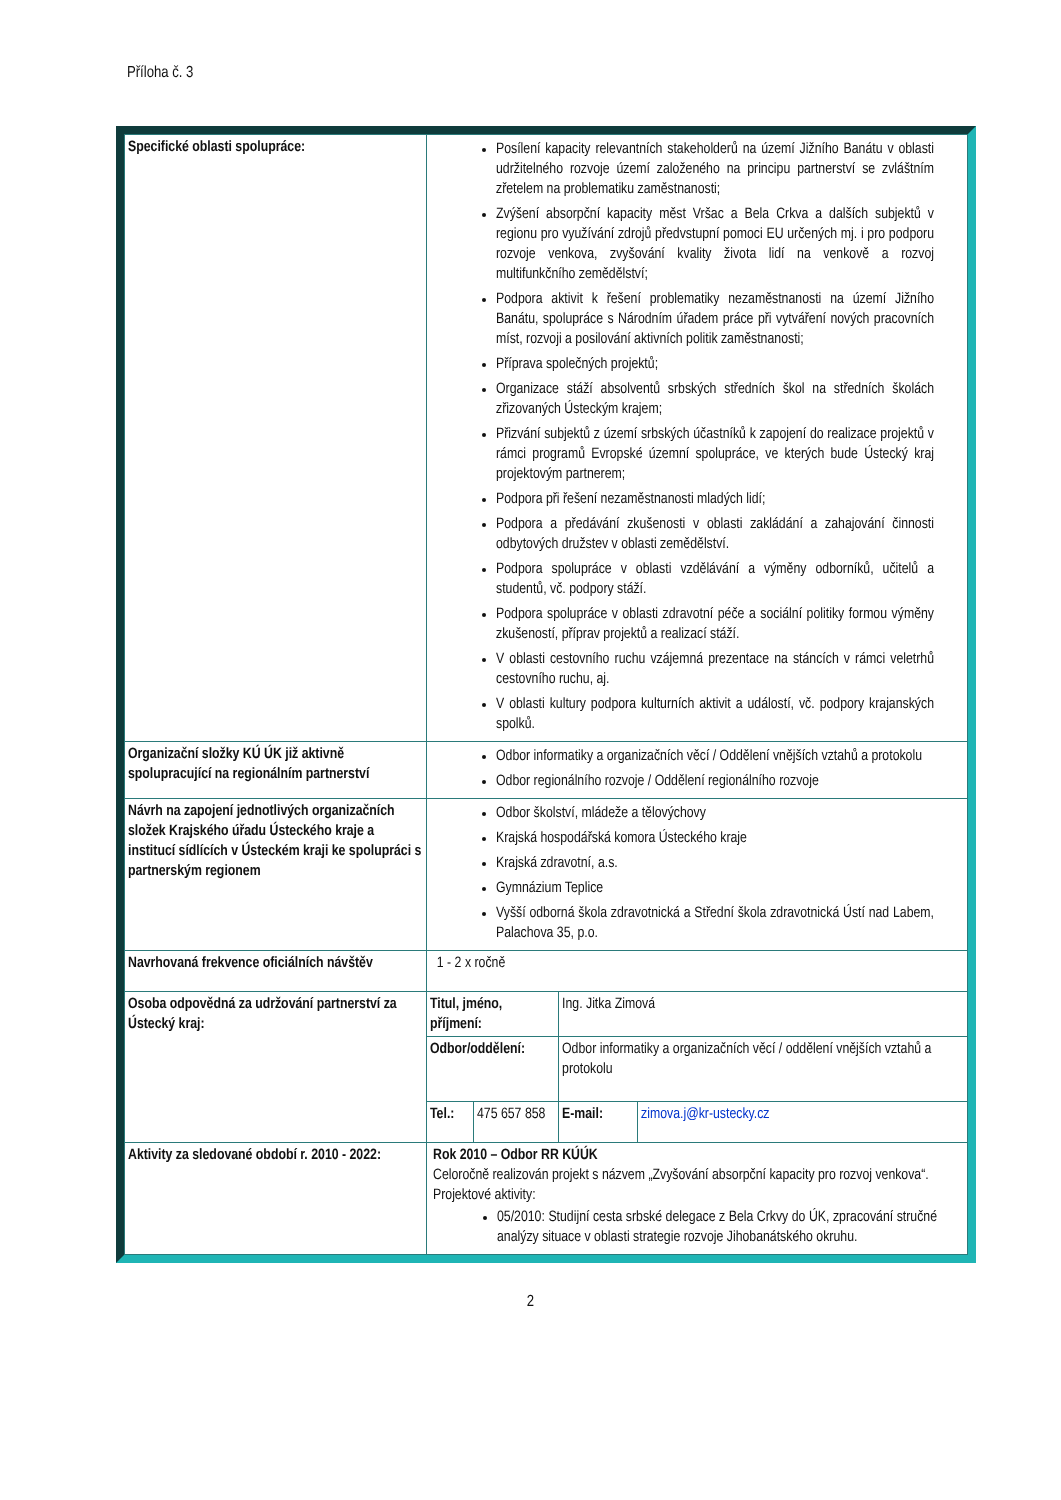Příloha č. 3
| Specifické oblasti spolupráce: | Posílení kapacity relevantních stakeholderů na území Jižního Banátu v oblasti udržitelného rozvoje území založeného na principu partnerství se zvláštním zřetelem na problematiku zaměstnanosti; Zvýšení absorpční kapacity měst Vršac a Bela Crkva a dalších subjektů v regionu pro využívání zdrojů předvstupní pomoci EU určených mj. i pro podporu rozvoje venkova, zvyšování kvality života lidí na venkově a rozvoj multifunkčního zemědělství; Podpora aktivit k řešení problematiky nezaměstnanosti na území Jižního Banátu, spolupráce s Národním úřadem práce při vytváření nových pracovních míst, rozvoji a posilování aktivních politik zaměstnanosti; Příprava společných projektů; Organizace stáží absolventů srbských středních škol na středních školách zřizovaných Ústeckým krajem; Přizvání subjektů z území srbských účastníků k zapojení do realizace projektů v rámci programů Evropské územní spolupráce, ve kterých bude Ústecký kraj projektovým partnerem; Podpora při řešení nezaměstnanosti mladých lidí; Podpora a předávání zkušenosti v oblasti zakládání a zahajování činnosti odbytových družstev v oblasti zemědělství. Podpora spolupráce v oblasti vzdělávání a výměny odborníků, učitelů a studentů, vč. podpory stáží. Podpora spolupráce v oblasti zdravotní péče a sociální politiky formou výměny zkušeností, příprav projektů a realizací stáží. V oblasti cestovního ruchu vzájemná prezentace na stáncích v rámci veletrhů cestovního ruchu, aj. V oblasti kultury podpora kulturních aktivit a událostí, vč. podpory krajanských spolků. |
| Organizační složky KÚ ÚK již aktivně spolupracující na regionálním partnerství | Odbor informatiky a organizačních věcí / Oddělení vnějších vztahů a protokolu Odbor regionálního rozvoje / Oddělení regionálního rozvoje |
| Návrh na zapojení jednotlivých organizačních složek Krajského úřadu Ústeckého kraje a institucí sídlících v Ústeckém kraji ke spolupráci s partnerským regionem | Odbor školství, mládeže a tělovýchovy Krajská hospodářská komora Ústeckého kraje Krajská zdravotní, a.s. Gymnázium Teplice Vyšší odborná škola zdravotnická a Střední škola zdravotnická Ústí nad Labem, Palachova 35, p.o. |
| Navrhovaná frekvence oficiálních návštěv | 1 - 2 x ročně |
| Osoba odpovědná za udržování partnerství za Ústecký kraj: | / Titul, jméno, příjmení: / / Ing. Jitka Zimová / / / Odbor/oddělení: / / Odbor informatiky a organizačních věcí / oddělení vnějších vztahů a protokolu / / / Tel.: / 475 657 858 / E-mail: / zimova.j@kr-ustecky.cz / |
| Aktivity za sledované období r. 2010 - 2022: | Rok 2010 – Odbor RR KÚÚK Celoročně realizován projekt s názvem „Zvyšování absorpční kapacity pro rozvoj venkova“. Projektové aktivity: 05/2010: Studijní cesta srbské delegace z Bela Crkvy do ÚK, zpracování stručné analýzy situace v oblasti strategie rozvoje Jihobanátského okruhu. |
2